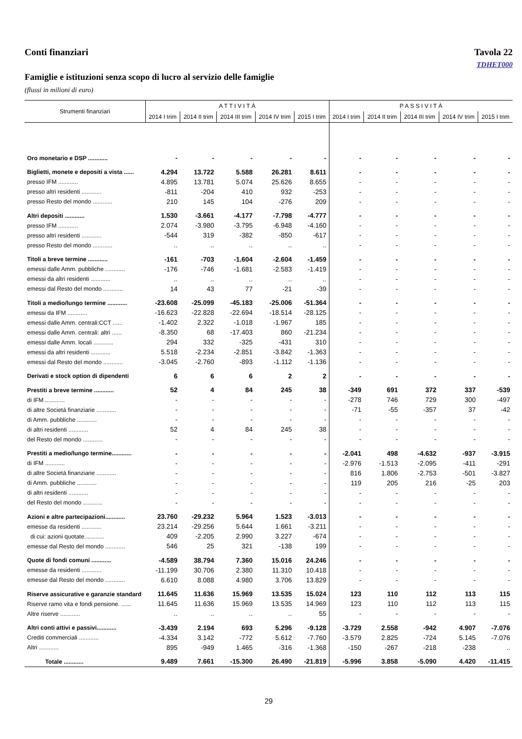Conti finanziari Tavola 22
TDHET000
Famiglie e istituzioni senza scopo di lucro al servizio delle famiglie
(flussi in milioni di euro)
| Strumenti finanziari | A T T I V I T À | | | | | P A S S I V I T À | | | | |
| --- | --- | --- | --- | --- | --- | --- | --- | --- | --- | --- |
| | 2014 I trim | 2014 II trim | 2014 III trim | 2014 IV trim | 2015 I trim | 2014 I trim | 2014 II trim | 2014 III trim | 2014 IV trim | 2015 I trim |
| Oro monetario e DSP ............ | - | - | - | - | - | - | - | - | - | - |
| Biglietti, monete e depositi a vista ...... | 4.294 | 13.722 | 5.588 | 26.281 | 8.611 | - | - | - | - | - |
| presso IFM ............ | 4.895 | 13.781 | 5.074 | 25.626 | 8.655 | - | - | - | - | - |
| presso altri residenti ............ | -811 | -204 | 410 | 932 | -253 | - | - | - | - | - |
| presso Resto del mondo ............ | 210 | 145 | 104 | -276 | 209 | - | - | - | - | - |
| Altri depositi ............ | 1.530 | -3.661 | -4.177 | -7.798 | -4.777 | - | - | - | - | - |
| presso IFM ............ | 2.074 | -3.980 | -3.795 | -6.948 | -4.160 | - | - | - | - | - |
| presso altri residenti ............ | -544 | 319 | -382 | -850 | -617 | - | - | - | - | - |
| presso Resto del mondo ............ | .. | .. | .. | .. | .. | - | - | - | - | - |
| Titoli a breve termine ............ | -161 | -703 | -1.604 | -2.604 | -1.459 | - | - | - | - | - |
| emessi dalle Amm. pubbliche ............ | -176 | -746 | -1.681 | -2.583 | -1.419 | - | - | - | - | - |
| emessi da altri residenti ............ | .. | .. | .. | .. | .. | - | - | - | - | - |
| emessi dal Resto del mondo ............ | 14 | 43 | 77 | -21 | -39 | - | - | - | - | - |
| Titoli a medio/lungo termine ............ | -23.608 | -25.099 | -45.183 | -25.006 | -51.364 | - | - | - | - | - |
| emessi da IFM ............ | -16.623 | -22.828 | -22.694 | -18.514 | -28.125 | - | - | - | - | - |
| emessi dalle Amm. centrali:CCT ...... | -1.402 | 2.322 | -1.018 | -1.967 | 185 | - | - | - | - | - |
| emessi dalle Amm. centrali: altri ...... | -8.350 | 68 | -17.403 | 860 | -21.234 | - | - | - | - | - |
| emessi dalle Amm. locali ............ | 294 | 332 | -325 | -431 | 310 | - | - | - | - | - |
| emessi da altri residenti ............ | 5.518 | -2.234 | -2.851 | -3.842 | -1.363 | - | - | - | - | - |
| emessi dal Resto del mondo ............ | -3.045 | -2.760 | -893 | -1.112 | -1.136 | - | - | - | - | - |
| Derivati e stock option di dipendenti | 6 | 6 | 6 | 2 | 2 | - | - | - | - | - |
| Prestiti a breve termine ............ | 52 | 4 | 84 | 245 | 38 | -349 | 691 | 372 | 337 | -539 |
| di IFM ............ | - | - | - | - | - | -278 | 746 | 729 | 300 | -497 |
| di altre Società finanziarie ............ | - | - | - | - | - | -71 | -55 | -357 | 37 | -42 |
| di Amm. pubbliche ............ | - | - | - | - | - | - | - | - | - | - |
| di altri residenti ............ | 52 | 4 | 84 | 245 | 38 | - | - | - | - | - |
| del Resto del mondo ............ | - | - | - | - | - | - | - | - | - | - |
| Prestiti a medio/lungo termine............ | - | - | - | - | - | -2.041 | 498 | -4.632 | -937 | -3.915 |
| di IFM ............ | - | - | - | - | - | -2.976 | -1.513 | -2.095 | -411 | -291 |
| di altre Società finanziarie ............ | - | - | - | - | - | 816 | 1.806 | -2.753 | -501 | -3.827 |
| di Amm. pubbliche ............ | - | - | - | - | - | 119 | 205 | 216 | -25 | 203 |
| di altri residenti ............ | - | - | - | - | - | - | - | - | - | - |
| del Resto del mondo ............ | - | - | - | - | - | - | - | - | - | - |
| Azioni e altre partecipazioni............ | 23.760 | -29.232 | 5.964 | 1.523 | -3.013 | - | - | - | - | - |
| emesse da residenti ............ | 23.214 | -29.256 | 5.644 | 1.661 | -3.211 | - | - | - | - | - |
| di cui: azioni quotate............ | 409 | -2.205 | 2.990 | 3.227 | -674 | - | - | - | - | - |
| emesse dal Resto del mondo ............ | 546 | 25 | 321 | -138 | 199 | - | - | - | - | - |
| Quote di fondi comuni ............ | -4.589 | 38.794 | 7.360 | 15.016 | 24.246 | - | - | - | - | - |
| emesse da residenti ............ | -11.199 | 30.706 | 2.380 | 11.310 | 10.418 | - | - | - | - | - |
| emesse dal Resto del mondo ............ | 6.610 | 8.088 | 4.980 | 3.706 | 13.829 | - | - | - | - | - |
| Riserve assicurative e garanzie standard | 11.645 | 11.636 | 15.969 | 13.535 | 15.024 | 123 | 110 | 112 | 113 | 115 |
| Riserve ramo vita e fondi pensione. ...... | 11.645 | 11.636 | 15.969 | 13.535 | 14.969 | 123 | 110 | 112 | 113 | 115 |
| Altre riserve ............ | .. | .. | .. | .. | 55 | - | - | - | - | - |
| Altri conti attivi e passivi............ | -3.439 | 2.194 | 693 | 5.296 | -9.128 | -3.729 | 2.558 | -942 | 4.907 | -7.076 |
| Crediti commerciali ............ | -4.334 | 3.142 | -772 | 5.612 | -7.760 | -3.579 | 2.825 | -724 | 5.145 | -7.076 |
| Altri ............ | 895 | -949 | 1.465 | -316 | -1.368 | -150 | -267 | -218 | -238 | .. |
| Totale ............ | 9.489 | 7.661 | -15.300 | 26.490 | -21.819 | -5.996 | 3.858 | -5.090 | 4.420 | -11.415 |
29